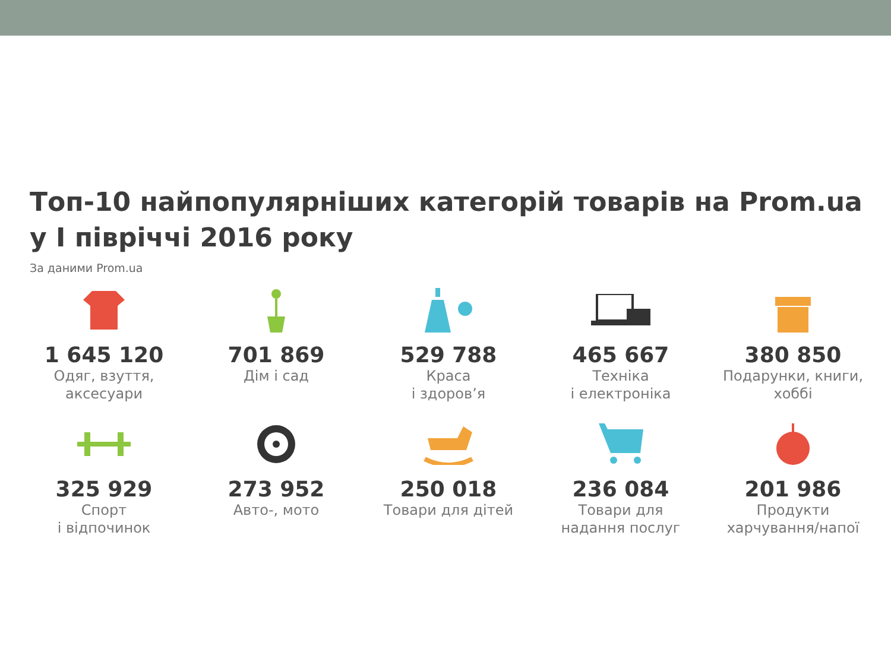Топ-10 найпопулярніших категорій товарів на Prom.ua
у I півріччі 2016 року
За даними Prom.ua
1 645 120
Одяг, взуття,
аксесуари
701 869
Дім і сад
529 788
Краса
і здоров’я
465 667
Техніка
і електроніка
380 850
Подарунки, книги,
хоббі
325 929
Спорт
і відпочинок
273 952
Авто-, мото
250 018
Товари для дітей
236 084
Товари для
надання послуг
201 986
Продукти
харчування/напої